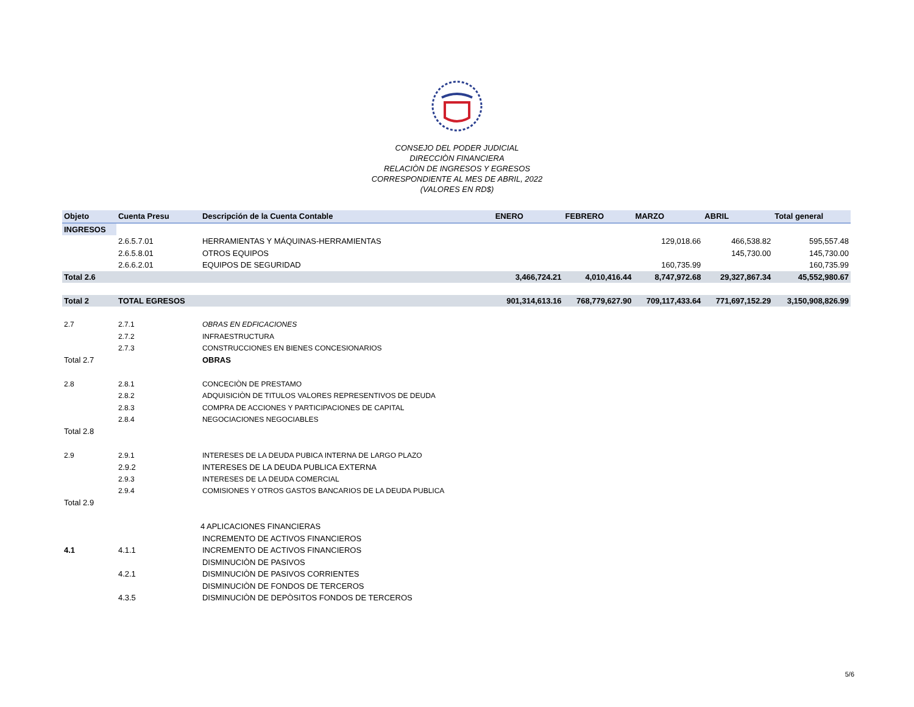CONSEJO DEL PODER JUDICIAL
DIRECCIÒN FINANCIERA
RELACIÒN DE INGRESOS Y EGRESOS
CORRESPONDIENTE AL MES DE ABRIL, 2022
(VALORES EN RD$)
| Objeto | Cuenta Presu | Descripción de la Cuenta Contable | ENERO | FEBRERO | MARZO | ABRIL | Total general |
| --- | --- | --- | --- | --- | --- | --- | --- |
| INGRESOS | | | | | | | |
| | 2.6.5.7.01 | HERRAMIENTAS Y MÁQUINAS-HERRAMIENTAS | | | 129,018.66 | 466,538.82 | 595,557.48 |
| | 2.6.5.8.01 | OTROS EQUIPOS | | | | 145,730.00 | 145,730.00 |
| | 2.6.6.2.01 | EQUIPOS DE SEGURIDAD | | | 160,735.99 | | 160,735.99 |
| Total 2.6 | | | 3,466,724.21 | 4,010,416.44 | 8,747,972.68 | 29,327,867.34 | 45,552,980.67 |
| Total 2 | TOTAL EGRESOS | | 901,314,613.16 | 768,779,627.90 | 709,117,433.64 | 771,697,152.29 | 3,150,908,826.99 |
| 2.7 | 2.7.1 | OBRAS EN EDFICACIONES | | | | | |
| | 2.7.2 | INFRAESTRUCTURA | | | | | |
| | 2.7.3 | CONSTRUCCIONES EN BIENES CONCESIONARIOS | | | | | |
| Total 2.7 | | OBRAS | | | | | |
| 2.8 | 2.8.1 | CONCECIÒN DE PRESTAMO | | | | | |
| | 2.8.2 | ADQUISICIÒN DE TITULOS VALORES REPRESENTIVOS DE DEUDA | | | | | |
| | 2.8.3 | COMPRA DE ACCIONES Y PARTICIPACIONES DE CAPITAL | | | | | |
| | 2.8.4 | NEGOCIACIONES NEGOCIABLES | | | | | |
| Total 2.8 | | | | | | | |
| 2.9 | 2.9.1 | INTERESES DE LA DEUDA PUBICA INTERNA DE LARGO PLAZO | | | | | |
| | 2.9.2 | INTERESES DE LA DEUDA PUBLICA EXTERNA | | | | | |
| | 2.9.3 | INTERESES DE LA DEUDA COMERCIAL | | | | | |
| | 2.9.4 | COMISIONES Y OTROS GASTOS BANCARIOS DE LA DEUDA PUBLICA | | | | | |
| Total 2.9 | | | | | | | |
| | | 4 APLICACIONES FINANCIERAS | | | | | |
| | | INCREMENTO DE ACTIVOS FINANCIEROS | | | | | |
| 4.1 | 4.1.1 | INCREMENTO DE ACTIVOS FINANCIEROS | | | | | |
| | | DISMINUCIÒN DE PASIVOS | | | | | |
| | 4.2.1 | DISMINUCIÒN DE PASIVOS CORRIENTES | | | | | |
| | | DISMINUCIÒN DE FONDOS DE TERCEROS | | | | | |
| | 4.3.5 | DISMINUCIÒN DE DEPÒSITOS FONDOS DE TERCEROS | | | | | |
5/6